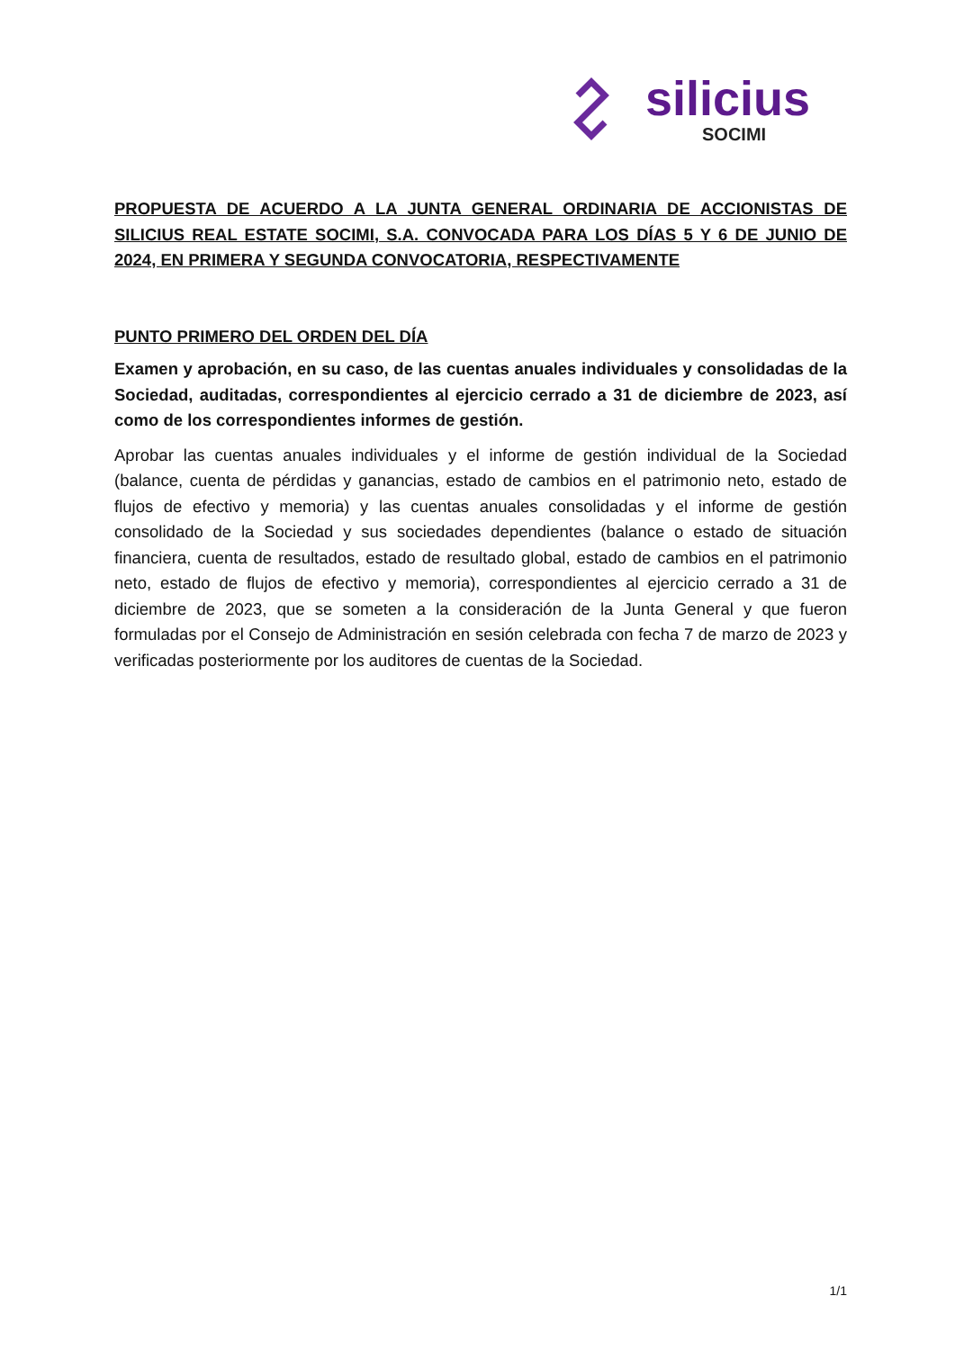silicius
SOCIMI
PROPUESTA DE ACUERDO A LA JUNTA GENERAL ORDINARIA DE ACCIONISTAS DE SILICIUS REAL ESTATE SOCIMI, S.A. CONVOCADA PARA LOS DÍAS 5 Y 6 DE JUNIO DE 2024, EN PRIMERA Y SEGUNDA CONVOCATORIA, RESPECTIVAMENTE
PUNTO PRIMERO DEL ORDEN DEL DÍA
Examen y aprobación, en su caso, de las cuentas anuales individuales y consolidadas de la Sociedad, auditadas, correspondientes al ejercicio cerrado a 31 de diciembre de 2023, así como de los correspondientes informes de gestión.
Aprobar las cuentas anuales individuales y el informe de gestión individual de la Sociedad (balance, cuenta de pérdidas y ganancias, estado de cambios en el patrimonio neto, estado de flujos de efectivo y memoria) y las cuentas anuales consolidadas y el informe de gestión consolidado de la Sociedad y sus sociedades dependientes (balance o estado de situación financiera, cuenta de resultados, estado de resultado global, estado de cambios en el patrimonio neto, estado de flujos de efectivo y memoria), correspondientes al ejercicio cerrado a 31 de diciembre de 2023, que se someten a la consideración de la Junta General y que fueron formuladas por el Consejo de Administración en sesión celebrada con fecha 7 de marzo de 2023 y verificadas posteriormente por los auditores de cuentas de la Sociedad.
1/1